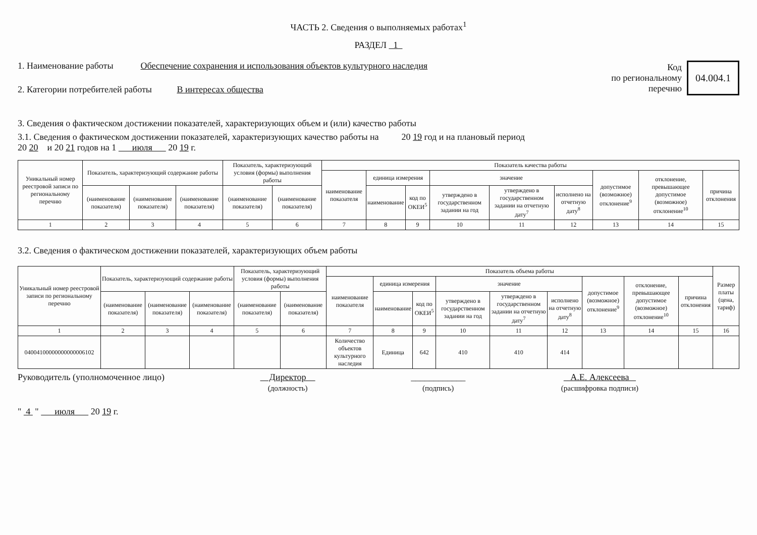ЧАСТЬ 2. Сведения о выполняемых работах<sup>1</sup>
РАЗДЕЛ 1
1. Наименование работы Обеспечение сохранения и использования объектов культурного наследия
2. Категории потребителей работы В интересах общества
Код
по региональному
перечню
04.004.1
3. Сведения о фактическом достижении показателей, характеризующих объем и (или) качество работы
3.1. Сведения о фактическом достижении показателей, характеризующих качество работы на 20 19 год и на плановый период
20 20 и 20 21 годов на 1 июля 20 19 г.
| Уникальный номер реестровой записи по региональному перечню | Показатель, характеризующий содержание работы | | | Показатель, характеризующий условия (формы) выполнения работы | | Показатель качества работы | | | | | | | | |
| --- | --- | --- | --- | --- | --- | --- | --- | --- | --- | --- | --- | --- | --- | --- |
| | | | | | | наименование показателя | единица измерения | | значение | | | допустимое (возможное) отклонение<sup>9</sup> | отклонение, превышающее допустимое (возможное) отклонение<sup>10</sup> | причина отклонения |
| | (наименование показателя) | (наименование показателя) | (наименование показателя) | (наименование показателя) | (наименование показателя) | | наименование | код по ОКЕИ<sup>5</sup> | утверждено в государственном задании на год | утверждено в государственном задании на отчетную дату<sup>7</sup> | исполнено на отчетную дату<sup>8</sup> | | | |
| 1 | 2 | 3 | 4 | 5 | 6 | 7 | 8 | 9 | 10 | 11 | 12 | 13 | 14 | 15 |
3.2. Сведения о фактическом достижении показателей, характеризующих объем работы
| Уникальный номер реестровой записи по региональному перечню | Показатель, характеризующий содержание работы | | | Показатель, характеризующий условия (формы) выполнения работы | | Показатель объема работы | | | | | | | | | Размер платы (цена, тариф) |
| --- | --- | --- | --- | --- | --- | --- | --- | --- | --- | --- | --- | --- | --- | --- | --- |
| | | | | | | наименование показателя | единица измерения | | значение | | | допустимое (возможное) отклонение<sup>9</sup> | отклонение, превышающее допустимое (возможное) отклонение<sup>10</sup> | причина отклонения | |
| | (наименование показателя) | (наименование показателя) | (наименование показателя) | (наименование показателя) | (наименование показателя) | | наименование | код по ОКЕИ<sup>5</sup> | утверждено в государственном задании на год | утверждено в государственном задании на отчетную дату<sup>7</sup> | исполнено на отчетную дату<sup>8</sup> | | | | |
| 1 | 2 | 3 | 4 | 5 | 6 | 7 | 8 | 9 | 10 | 11 | 12 | 13 | 14 | 15 | 16 |
| 04004100000000000006102 | | | | | | Количество объектов культурного наследия | Единица | 642 | 410 | 410 | 414 | | | | |
Руководитель (уполномоченное лицо) Директор
(должность) ____________
(подпись) А.Е. Алексеева
(расшифровка подписи)
" 4 " июля 20 19 г.